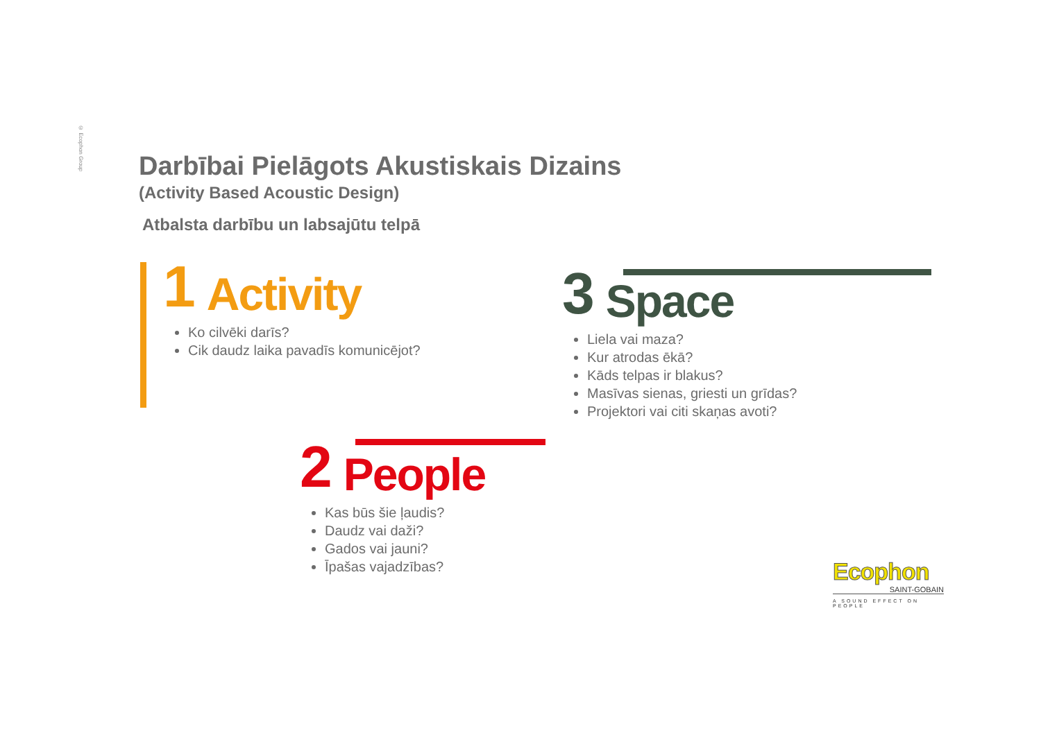© Ecophon Group
Darbībai Pielāgots Akustiskais Dizains
(Activity Based Acoustic Design)
Atbalsta darbību un labsajūtu telpā
1 Activity
Ko cilvēki darīs?
Cik daudz laika pavadīs komunicējot?
3 Space
Liela vai maza?
Kur atrodas ēkā?
Kāds telpas ir blakus?
Masīvas sienas, griesti un grīdas?
Projektori vai citi skaņas avoti?
2 People
Kas būs šie ļaudis?
Daudz vai daži?
Gados vai jauni?
Īpašas vajadzības?
Ecophon
SAINT-GOBAIN
A SOUND EFFECT ON PEOPLE